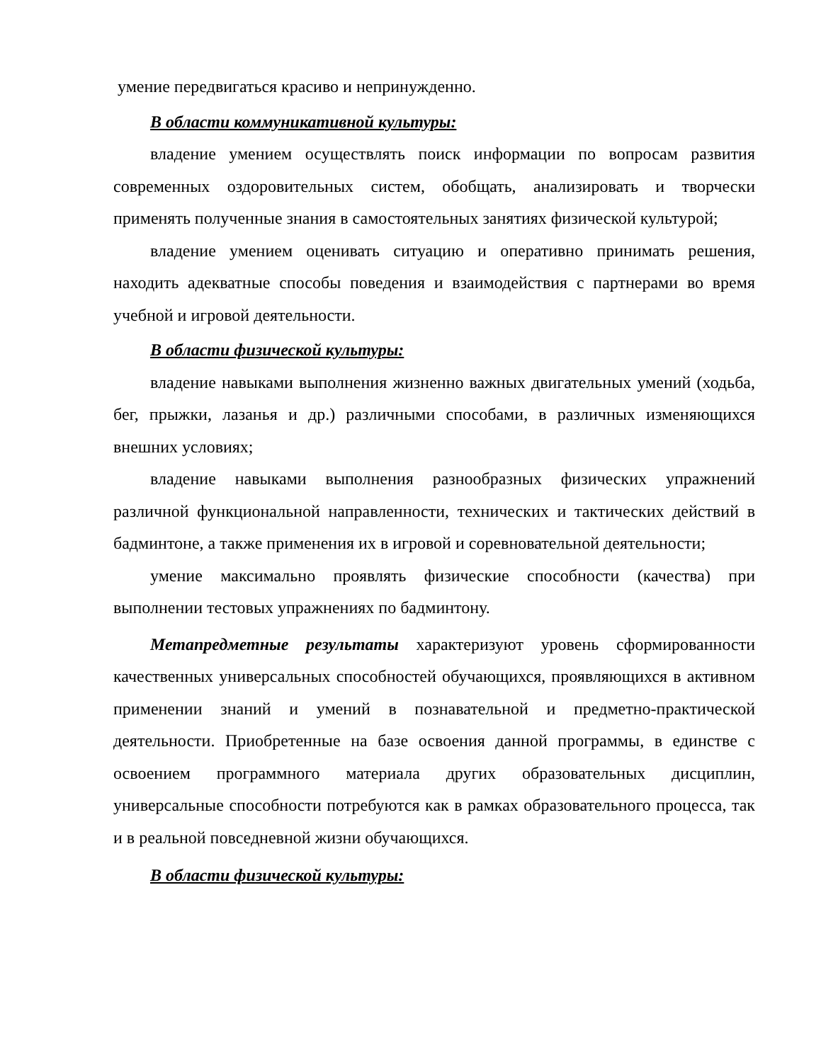умение передвигаться красиво и непринужденно.
В области коммуникативной культуры:
владение умением осуществлять поиск информации по вопросам развития современных оздоровительных систем, обобщать, анализировать и творчески применять полученные знания в самостоятельных занятиях физической культурой;
владение умением оценивать ситуацию и оперативно принимать решения, находить адекватные способы поведения и взаимодействия с партнерами во время учебной и игровой деятельности.
В области физической культуры:
владение навыками выполнения жизненно важных двигательных умений (ходьба, бег, прыжки, лазанья и др.) различными способами, в различных изменяющихся внешних условиях;
владение навыками выполнения разнообразных физических упражнений различной функциональной направленности, технических и тактических действий в бадминтоне, а также применения их в игровой и соревновательной деятельности;
умение максимально проявлять физические способности (качества) при выполнении тестовых упражнениях по бадминтону.
Метапредметные результаты характеризуют уровень сформированности качественных универсальных способностей обучающихся, проявляющихся в активном применении знаний и умений в познавательной и предметно-практической деятельности. Приобретенные на базе освоения данной программы, в единстве с освоением программного материала других образовательных дисциплин, универсальные способности потребуются как в рамках образовательного процесса, так и в реальной повседневной жизни обучающихся.
В области физической культуры: